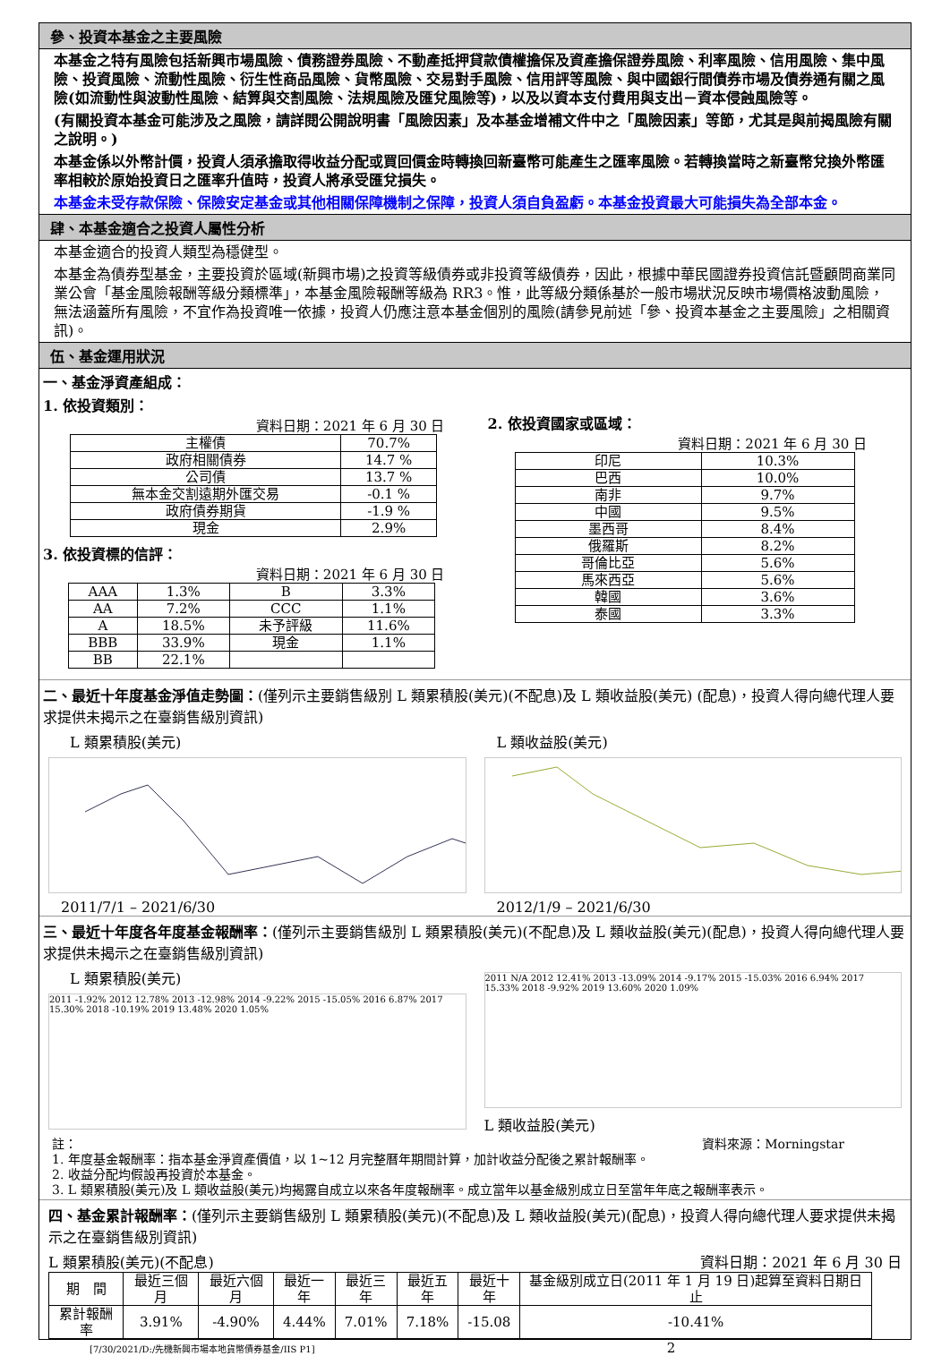參、投資本基金之主要風險
本基金之特有風險包括新興市場風險、債務證券風險、不動產抵押貸款債權擔保及資產擔保證券風險、利率風險、信用風險、集中風險、投資風險、流動性風險、衍生性商品風險、貨幣風險、交易對手風險、信用評等風險、與中國銀行間債券市場及債券通有關之風險(如流動性與波動性風險、結算與交割風險、法規風險及匯兌風險等)，以及以資本支付費用與支出－資本侵蝕風險等。
(有關投資本基金可能涉及之風險，請詳閱公開說明書「風險因素」及本基金增補文件中之「風險因素」等節，尤其是與前揭風險有關之說明。)
本基金係以外幣計價，投資人須承擔取得收益分配或買回價金時轉換回新臺幣可能產生之匯率風險。若轉換當時之新臺幣兌換外幣匯率相較於原始投資日之匯率升值時，投資人將承受匯兌損失。
本基金未受存款保險、保險安定基金或其他相關保障機制之保障，投資人須自負盈虧。本基金投資最大可能損失為全部本金。
肆、本基金適合之投資人屬性分析
本基金適合的投資人類型為穩健型。
本基金為債券型基金，主要投資於區域(新興市場)之投資等級債券或非投資等級債券，因此，根據中華民國證券投資信託暨顧問商業同業公會「基金風險報酬等級分類標準」，本基金風險報酬等級為 RR3。惟，此等級分類係基於一般市場狀況反映市場價格波動風險，無法涵蓋所有風險，不宜作為投資唯一依據，投資人仍應注意本基金個別的風險(請參見前述「參、投資本基金之主要風險」之相關資訊)。
伍、基金運用狀況
一、基金淨資產組成：
1. 依投資類別：
資料日期：2021 年 6 月 30 日
| 主權債 | 70.7% |
| 政府相關債券 | 14.7 % |
| 公司債 | 13.7 % |
| 無本金交割遠期外匯交易 | -0.1 % |
| 政府債券期貨 | -1.9 % |
| 現金 | 2.9% |
3. 依投資標的信評：
資料日期：2021 年 6 月 30 日
| AAA | 1.3% | B | 3.3% |
| AA | 7.2% | CCC | 1.1% |
| A | 18.5% | 未予評級 | 11.6% |
| BBB | 33.9% | 現金 | 1.1% |
| BB | 22.1% | | |
2. 依投資國家或區域：
資料日期：2021 年 6 月 30 日
| 印尼 | 10.3% |
| 巴西 | 10.0% |
| 南非 | 9.7% |
| 中國 | 9.5% |
| 墨西哥 | 8.4% |
| 俄羅斯 | 8.2% |
| 哥倫比亞 | 5.6% |
| 馬來西亞 | 5.6% |
| 韓國 | 3.6% |
| 泰國 | 3.3% |
二、最近十年度基金淨值走勢圖：(僅列示主要銷售級別 L 類累積股(美元)(不配息)及 L 類收益股(美元) (配息)，投資人得向總代理人要求提供未揭示之在臺銷售級別資訊)
L 類累積股(美元)
2011/7/1 – 2021/6/30
L 類收益股(美元)
2012/1/9 – 2021/6/30
三、最近十年度各年度基金報酬率：(僅列示主要銷售級別 L 類累積股(美元)(不配息)及 L 類收益股(美元)(配息)，投資人得向總代理人要求提供未揭示之在臺銷售級別資訊)
L 類累積股(美元)
2011 -1.92% 2012 12.78% 2013 -12.98% 2014 -9.22% 2015 -15.05% 2016 6.87% 2017 15.30% 2018 -10.19% 2019 13.48% 2020 1.05%
2011 N/A 2012 12.41% 2013 -13.09% 2014 -9.17% 2015 -15.03% 2016 6.94% 2017 15.33% 2018 -9.92% 2019 13.60% 2020 1.09%
L 類收益股(美元)
註： 資料來源：Morningstar
1. 年度基金報酬率：指本基金淨資產價值，以 1~12 月完整曆年期間計算，加計收益分配後之累計報酬率。
2. 收益分配均假設再投資於本基金。
3. L 類累積股(美元)及 L 類收益股(美元)均揭露自成立以來各年度報酬率。成立當年以基金級別成立日至當年年底之報酬率表示。
四、基金累計報酬率：(僅列示主要銷售級別 L 類累積股(美元)(不配息)及 L 類收益股(美元)(配息)，投資人得向總代理人要求提供未揭示之在臺銷售級別資訊)
L 類累積股(美元)(不配息) 資料日期：2021 年 6 月 30 日
| 期 間 | 最近三個月 | 最近六個月 | 最近一年 | 最近三年 | 最近五年 | 最近十年 | 基金級別成立日(2011 年 1 月 19 日)起算至資料日期日止 |
| --- | --- | --- | --- | --- | --- | --- | --- |
| 累計報酬率 | 3.91% | -4.90% | 4.44% | 7.01% | 7.18% | -15.08 | -10.41% |
[7/30/2021/D:/先機新興市場本地貨幣債券基金/IIS P1] 2